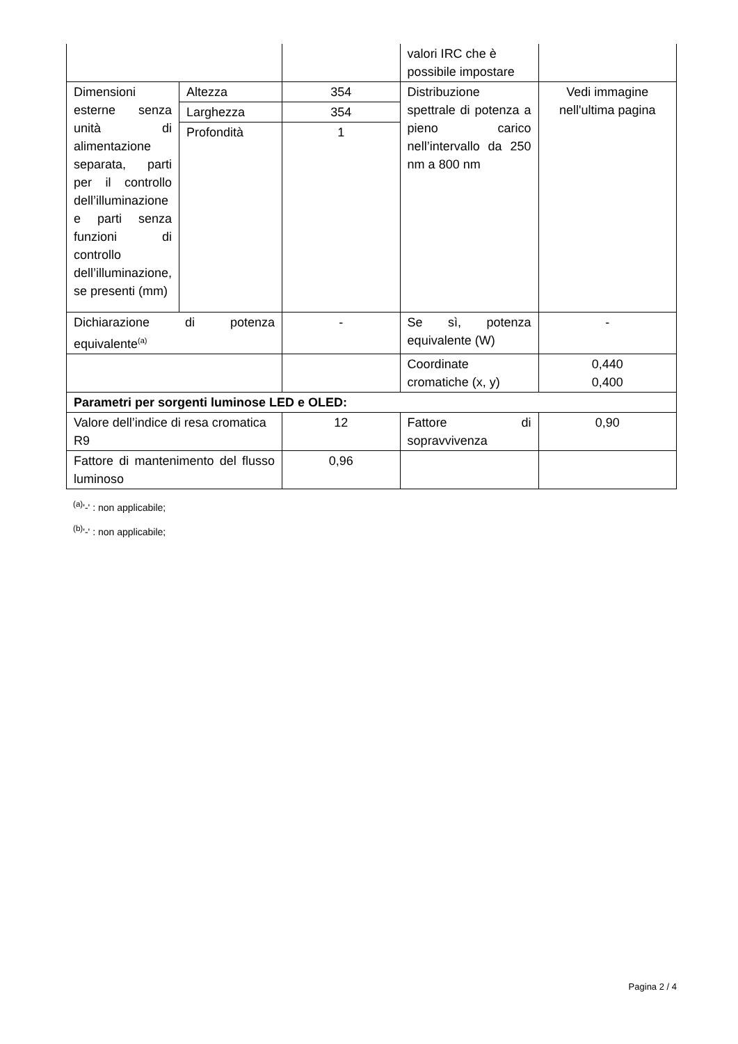| | | | valori IRC che è possibile impostare | |
| Dimensioni esterne senza unità di alimentazione separata, parti per il controllo dell’illuminazione e parti senza funzioni di controllo dell’illuminazione, se presenti (mm) | Altezza | 354 | Distribuzione spettrale di potenza a pieno carico nell’intervallo da 250 nm a 800 nm | Vedi immagine nell'ultima pagina |
| | Larghezza | 354 | | |
| | Profondità | 1 | | |
| Dichiarazione di potenza equivalente<sup>(a)</sup> | | - | Se sì, potenza equivalente (W) | - |
| | | | Coordinate cromatiche (x, y) | 0,440 0,400 |
| Parametri per sorgenti luminose LED e OLED: | | | | |
| Valore dell’indice di resa cromatica R9 | | 12 | Fattore di sopravvivenza | 0,90 |
| Fattore di mantenimento del flusso luminoso | | 0,96 | | |
<sup>(a)</sup> '-' : non applicabile;
<sup>(b)</sup> '-' : non applicabile;
Pagina 2 / 4